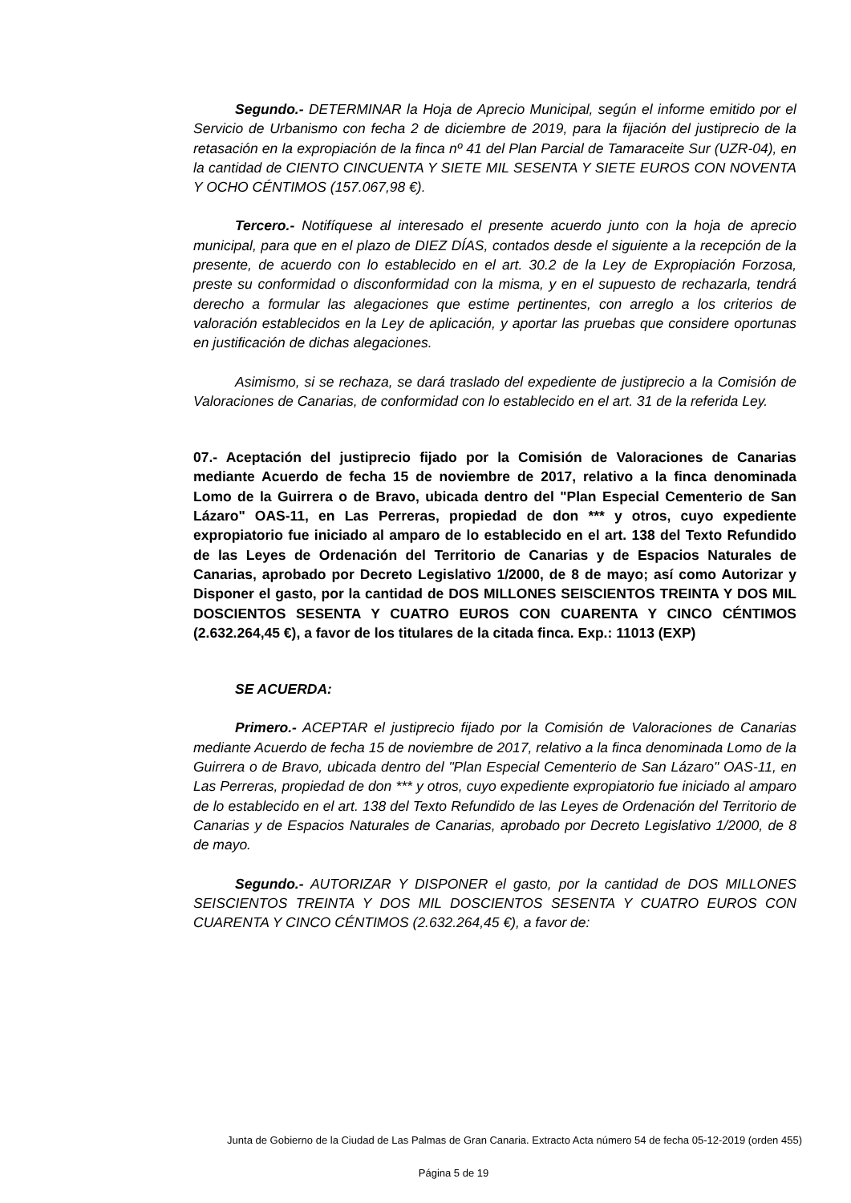Segundo.- DETERMINAR la Hoja de Aprecio Municipal, según el informe emitido por el Servicio de Urbanismo con fecha 2 de diciembre de 2019, para la fijación del justiprecio de la retasación en la expropiación de la finca nº 41 del Plan Parcial de Tamaraceite Sur (UZR-04), en la cantidad de CIENTO CINCUENTA Y SIETE MIL SESENTA Y SIETE EUROS CON NOVENTA Y OCHO CÉNTIMOS (157.067,98 €).
Tercero.- Notifíquese al interesado el presente acuerdo junto con la hoja de aprecio municipal, para que en el plazo de DIEZ DÍAS, contados desde el siguiente a la recepción de la presente, de acuerdo con lo establecido en el art. 30.2 de la Ley de Expropiación Forzosa, preste su conformidad o disconformidad con la misma, y en el supuesto de rechazarla, tendrá derecho a formular las alegaciones que estime pertinentes, con arreglo a los criterios de valoración establecidos en la Ley de aplicación, y aportar las pruebas que considere oportunas en justificación de dichas alegaciones.
Asimismo, si se rechaza, se dará traslado del expediente de justiprecio a la Comisión de Valoraciones de Canarias, de conformidad con lo establecido en el art. 31 de la referida Ley.
07.- Aceptación del justiprecio fijado por la Comisión de Valoraciones de Canarias mediante Acuerdo de fecha 15 de noviembre de 2017, relativo a la finca denominada Lomo de la Guirrera o de Bravo, ubicada dentro del "Plan Especial Cementerio de San Lázaro" OAS-11, en Las Perreras, propiedad de don *** y otros, cuyo expediente expropiatorio fue iniciado al amparo de lo establecido en el art. 138 del Texto Refundido de las Leyes de Ordenación del Territorio de Canarias y de Espacios Naturales de Canarias, aprobado por Decreto Legislativo 1/2000, de 8 de mayo; así como Autorizar y Disponer el gasto, por la cantidad de DOS MILLONES SEISCIENTOS TREINTA Y DOS MIL DOSCIENTOS SESENTA Y CUATRO EUROS CON CUARENTA Y CINCO CÉNTIMOS (2.632.264,45 €), a favor de los titulares de la citada finca. Exp.: 11013 (EXP)
SE ACUERDA:
Primero.- ACEPTAR el justiprecio fijado por la Comisión de Valoraciones de Canarias mediante Acuerdo de fecha 15 de noviembre de 2017, relativo a la finca denominada Lomo de la Guirrera o de Bravo, ubicada dentro del "Plan Especial Cementerio de San Lázaro" OAS-11, en Las Perreras, propiedad de don *** y otros, cuyo expediente expropiatorio fue iniciado al amparo de lo establecido en el art. 138 del Texto Refundido de las Leyes de Ordenación del Territorio de Canarias y de Espacios Naturales de Canarias, aprobado por Decreto Legislativo 1/2000, de 8 de mayo.
Segundo.- AUTORIZAR Y DISPONER el gasto, por la cantidad de DOS MILLONES SEISCIENTOS TREINTA Y DOS MIL DOSCIENTOS SESENTA Y CUATRO EUROS CON CUARENTA Y CINCO CÉNTIMOS (2.632.264,45 €), a favor de:
Junta de Gobierno de la Ciudad de Las Palmas de Gran Canaria. Extracto Acta número 54 de fecha 05-12-2019 (orden 455)
Página 5 de 19